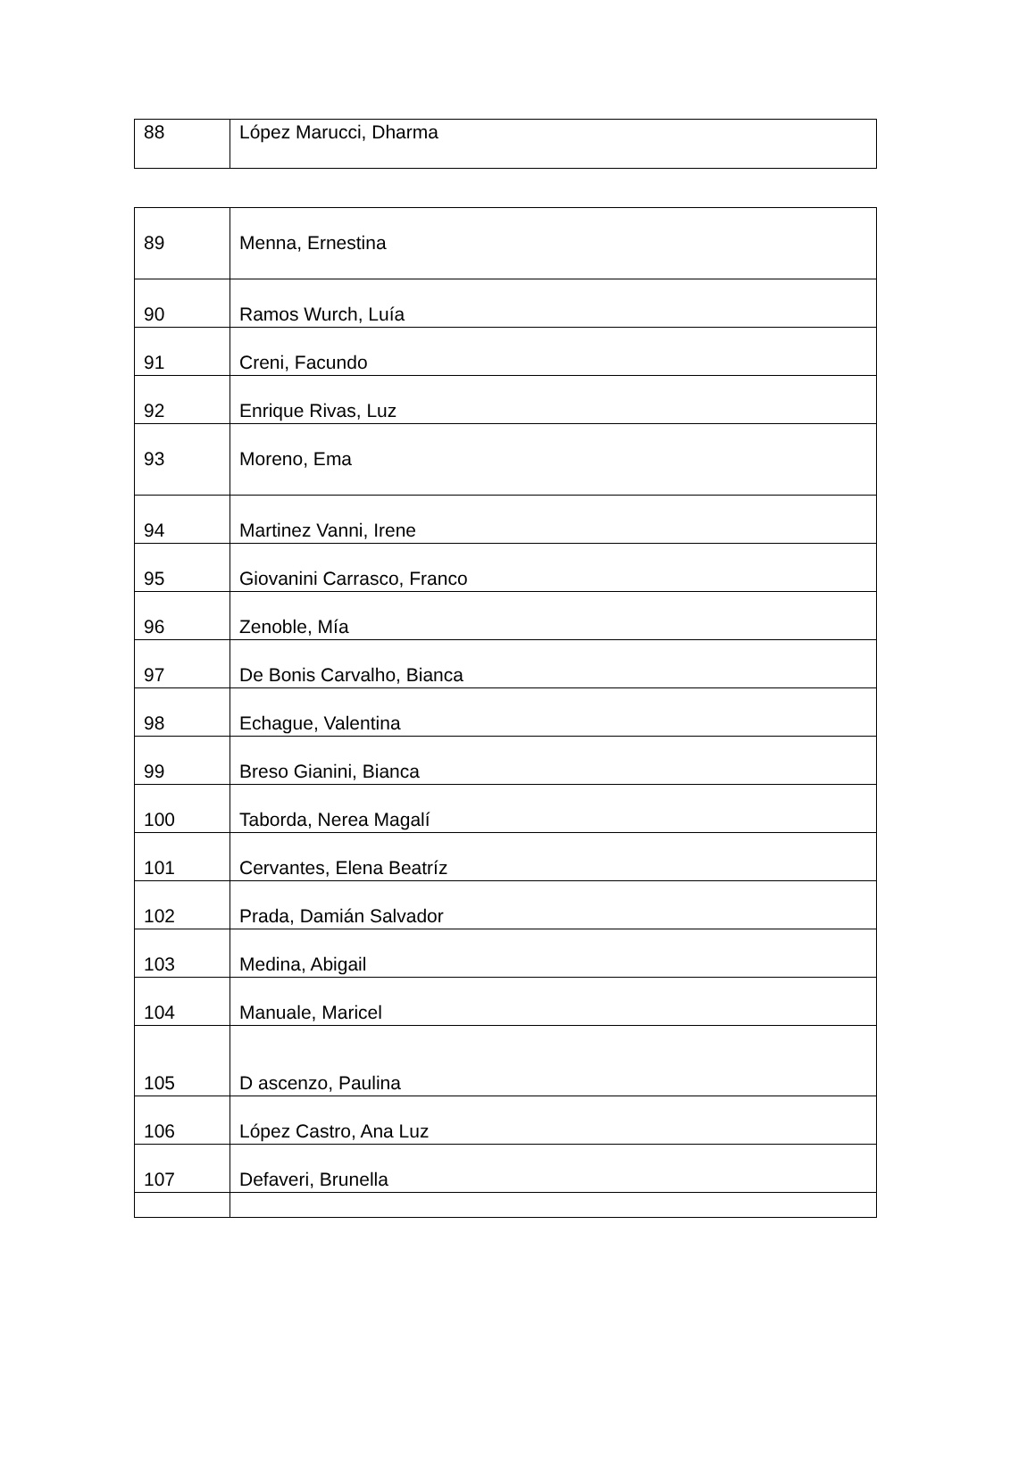| 88 | López Marucci, Dharma |
| 89 | Menna, Ernestina |
| 90 | Ramos Wurch, Luía |
| 91 | Creni, Facundo |
| 92 | Enrique Rivas, Luz |
| 93 | Moreno, Ema |
| 94 | Martinez Vanni, Irene |
| 95 | Giovanini Carrasco, Franco |
| 96 | Zenoble, Mía |
| 97 | De Bonis Carvalho, Bianca |
| 98 | Echague, Valentina |
| 99 | Breso Gianini, Bianca |
| 100 | Taborda, Nerea Magalí |
| 101 | Cervantes, Elena Beatríz |
| 102 | Prada, Damián Salvador |
| 103 | Medina, Abigail |
| 104 | Manuale, Maricel |
| 105 | D ascenzo, Paulina |
| 106 | López Castro, Ana Luz |
| 107 | Defaveri, Brunella |